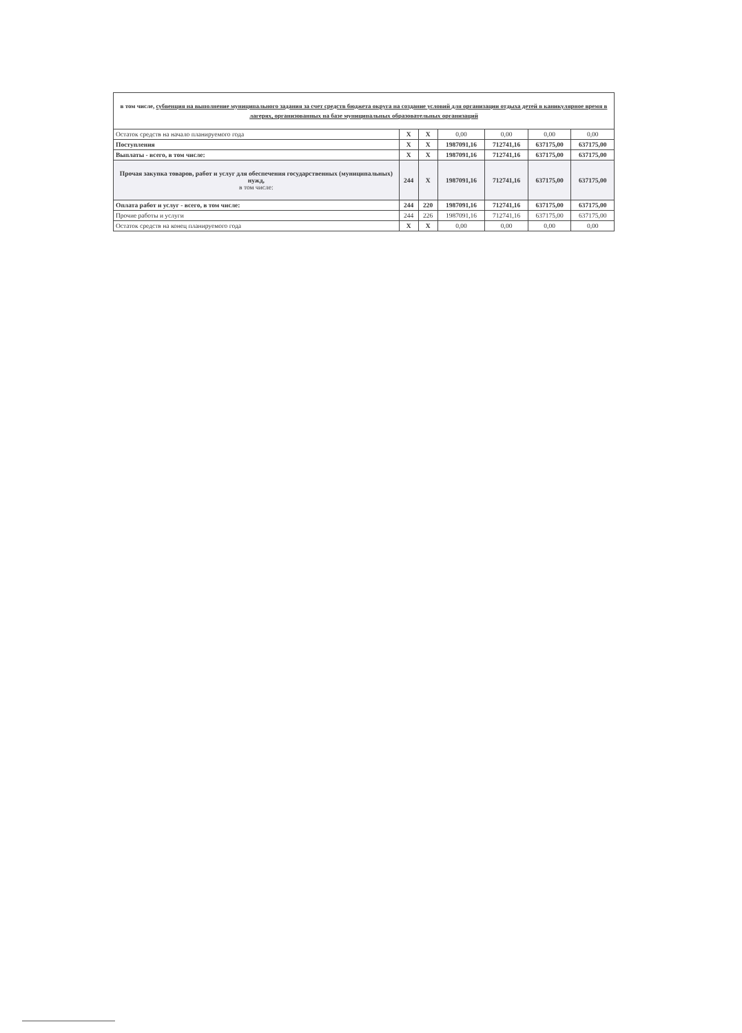| в том числе, субвенция на выполнение муниципального задания за счет средств бюджета округа на создание условий для организации отдыха детей в каникулярное время в лагерях, организованных на базе муниципальных образовательных организаций | | | | | | |
| Остаток средств на начало планируемого года | X | X | 0,00 | 0,00 | 0,00 | 0,00 |
| Поступления | X | X | 1987091,16 | 712741,16 | 637175,00 | 637175,00 |
| Выплаты - всего, в том числе: | X | X | 1987091,16 | 712741,16 | 637175,00 | 637175,00 |
| Прочая закупка товаров, работ и услуг для обеспечения государственных (муниципальных) нужд, в том числе: | 244 | X | 1987091,16 | 712741,16 | 637175,00 | 637175,00 |
| Оплата работ и услуг - всего, в том числе: | 244 | 220 | 1987091,16 | 712741,16 | 637175,00 | 637175,00 |
| Прочие работы и услуги | 244 | 226 | 1987091,16 | 712741,16 | 637175,00 | 637175,00 |
| Остаток средств на конец планируемого года | X | X | 0,00 | 0,00 | 0,00 | 0,00 |